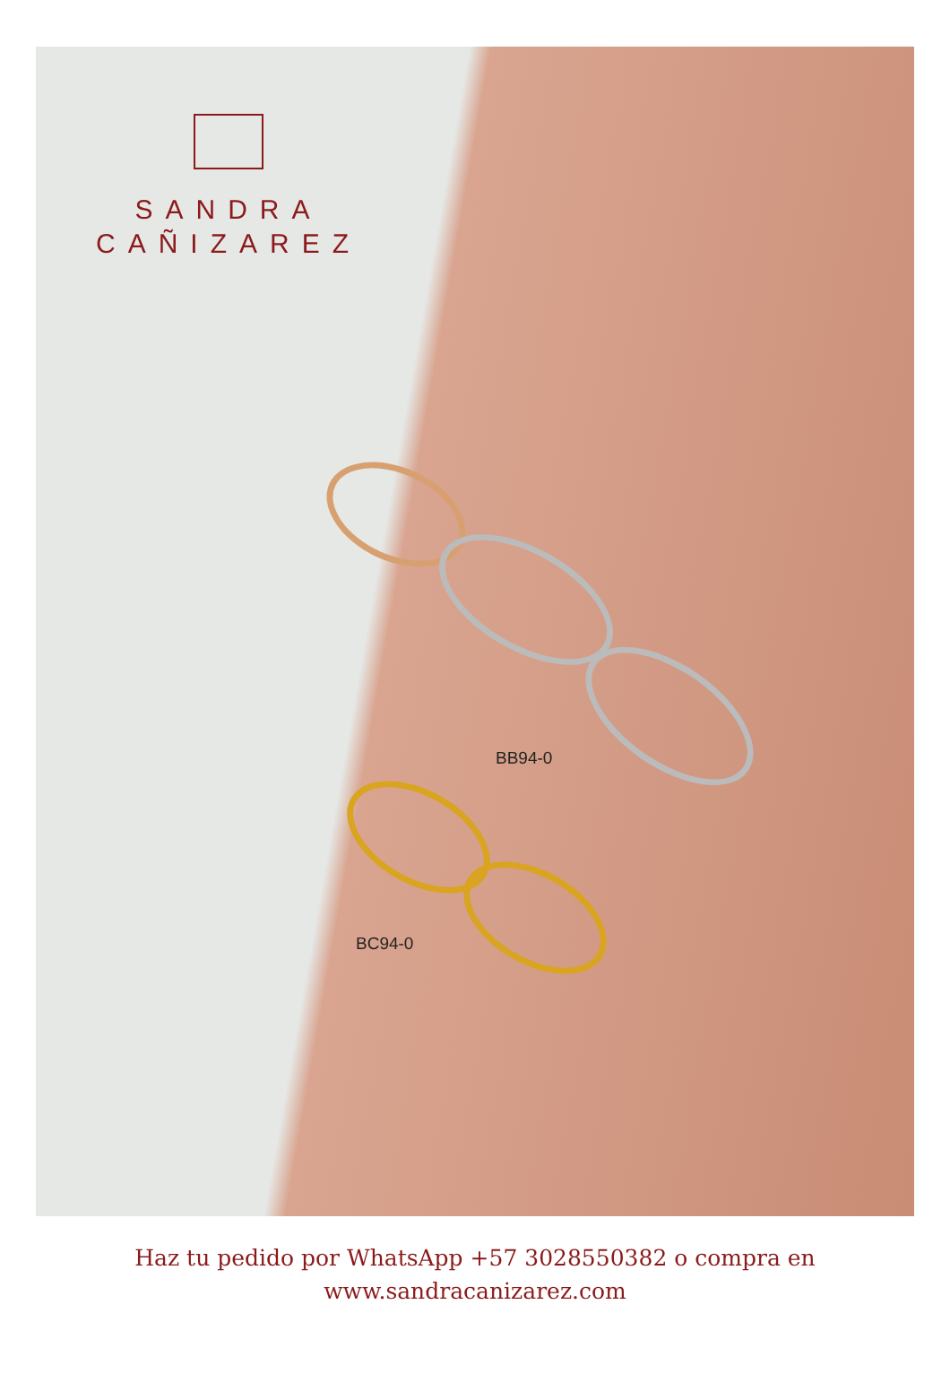SANDRA
CAÑIZAREZ
BB94-0
BC94-0
Haz tu pedido por WhatsApp +57 3028550382 o compra en
www.sandracanizarez.com